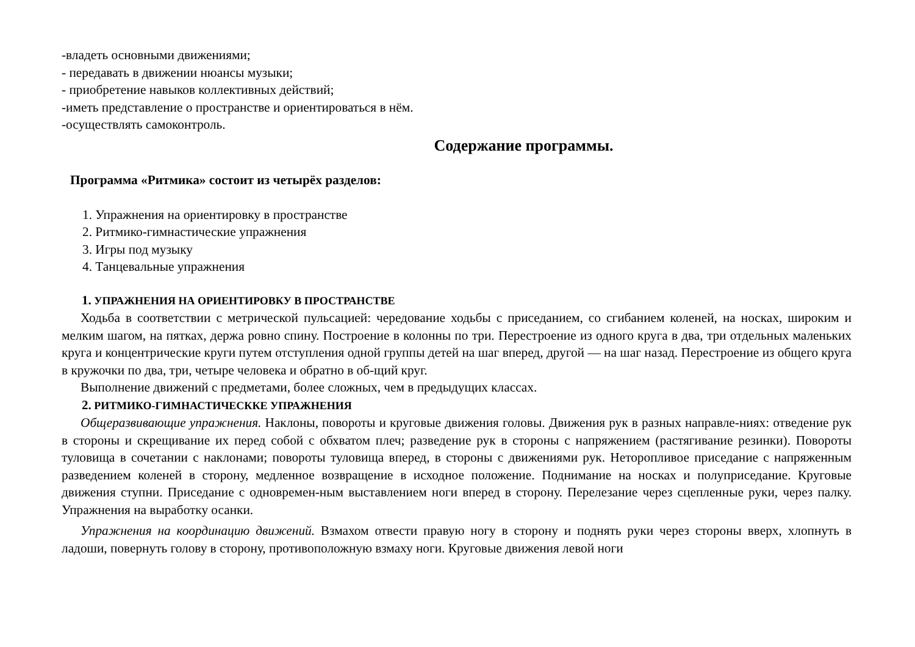-владеть основными движениями;
- передавать в движении нюансы музыки;
- приобретение навыков коллективных действий;
-иметь представление о пространстве и ориентироваться в нём.
-осуществлять самоконтроль.
Содержание программы.
Программа «Ритмика» состоит из четырёх разделов:
1. Упражнения на ориентировку в пространстве
2. Ритмико-гимнастические упражнения
3. Игры под музыку
4. Танцевальные упражнения
1. УПРАЖНЕНИЯ НА ОРИЕНТИРОВКУ В ПРОСТРАНСТВЕ
Ходьба в соответствии с метрической пульсацией: чередование ходьбы с приседанием, со сгибанием коленей, на носках, широким и мелким шагом, на пятках, держа ровно спину. Построение в колонны по три. Перестроение из одного круга в два, три отдельных маленьких круга и концентрические круги путем отступления одной группы детей на шаг вперед, другой — на шаг назад. Перестроение из общего круга в кружочки по два, три, четыре человека и обратно в об-щий круг.
Выполнение движений с предметами, более сложных, чем в предыдущих классах.
2. РИТМИКО-ГИМНАСТИЧЕСККЕ УПРАЖНЕНИЯ
Общеразвивающие упражнения. Наклоны, повороты и круговые движения головы. Движения рук в разных направле-ниях: отведение рук в стороны и скрещивание их перед собой с обхватом плеч; разведение рук в стороны с напряжением (растягивание резинки). Повороты туловища в сочетании с наклонами; повороты туловища вперед, в стороны с движениями рук. Неторопливое приседание с напряженным разведением коленей в сторону, медленное возвращение в исходное положение. Поднимание на носках и полуприседание. Круговые движения ступни. Приседание с одновремен-ным выставлением ноги вперед в сторону. Перелезание через сцепленные руки, через палку. Упражнения на выработку осанки.
Упражнения на координацию движений. Взмахом отвести правую ногу в сторону и поднять руки через стороны вверх, хлопнуть в ладоши, повернуть голову в сторону, противоположную взмаху ноги. Круговые движения левой ноги